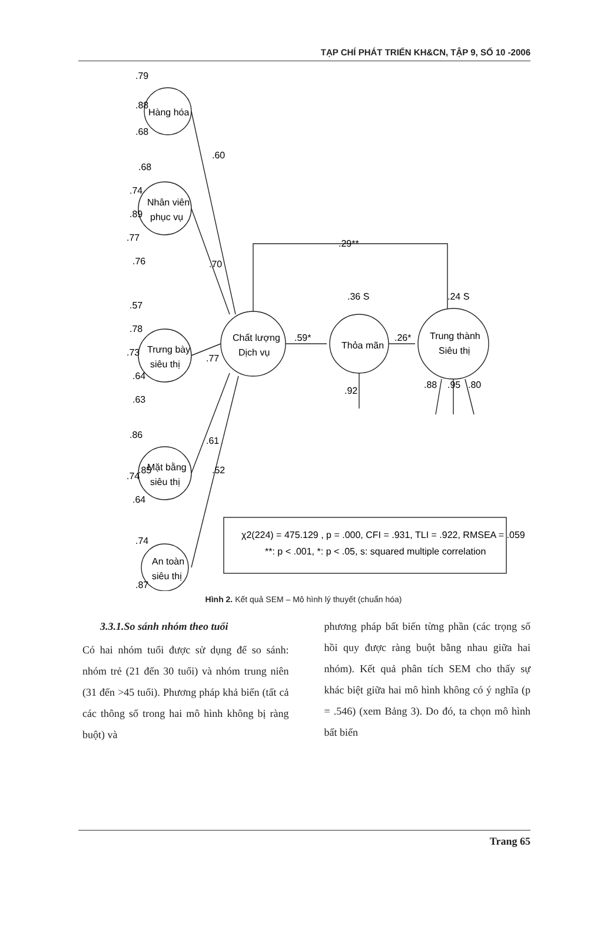TẠP CHÍ PHÁT TRIỂN KH&CN, TẬP 9, SỐ 10 -2006
.79
.88
.68
.68
.74
.89
.77
.76
.57
.78
.73
.64
.63
.85
.86
.74
.64
.74
.87
.60
.70
.77
.61
.52
Hàng hóa
Nhân viên
phục vụ
Trưng bày
siêu thị
Mặt bằng
siêu thị
An toàn
siêu thị
Chất lượng
Dịch vụ
Thỏa mãn
Trung thành
Siêu thị
.29**
.59*
.26*
.36 S
.24 S
.92
.88
.95
.80
χ2(224) = 475.129 , p = .000, CFI = .931, TLI = .922, RMSEA = .059
**: p < .001, *: p < .05, s: squared multiple correlation
Hình 2. Kết quả SEM – Mô hình lý thuyết (chuẩn hóa)
3.3.1.So sánh nhóm theo tuổi
Có hai nhóm tuổi được sử dụng để so sánh: nhóm trẻ (21 đến 30 tuổi) và nhóm trung niên (31 đến >45 tuổi). Phương pháp khả biến (tất cả các thông số trong hai mô hình không bị ràng buột) và
phương pháp bất biến từng phần (các trọng số hồi quy được ràng buột bằng nhau giữa hai nhóm). Kết quả phân tích SEM cho thấy sự khác biệt giữa hai mô hình không có ý nghĩa (p = .546) (xem Bảng 3). Do đó, ta chọn mô hình bất biến
Trang 65